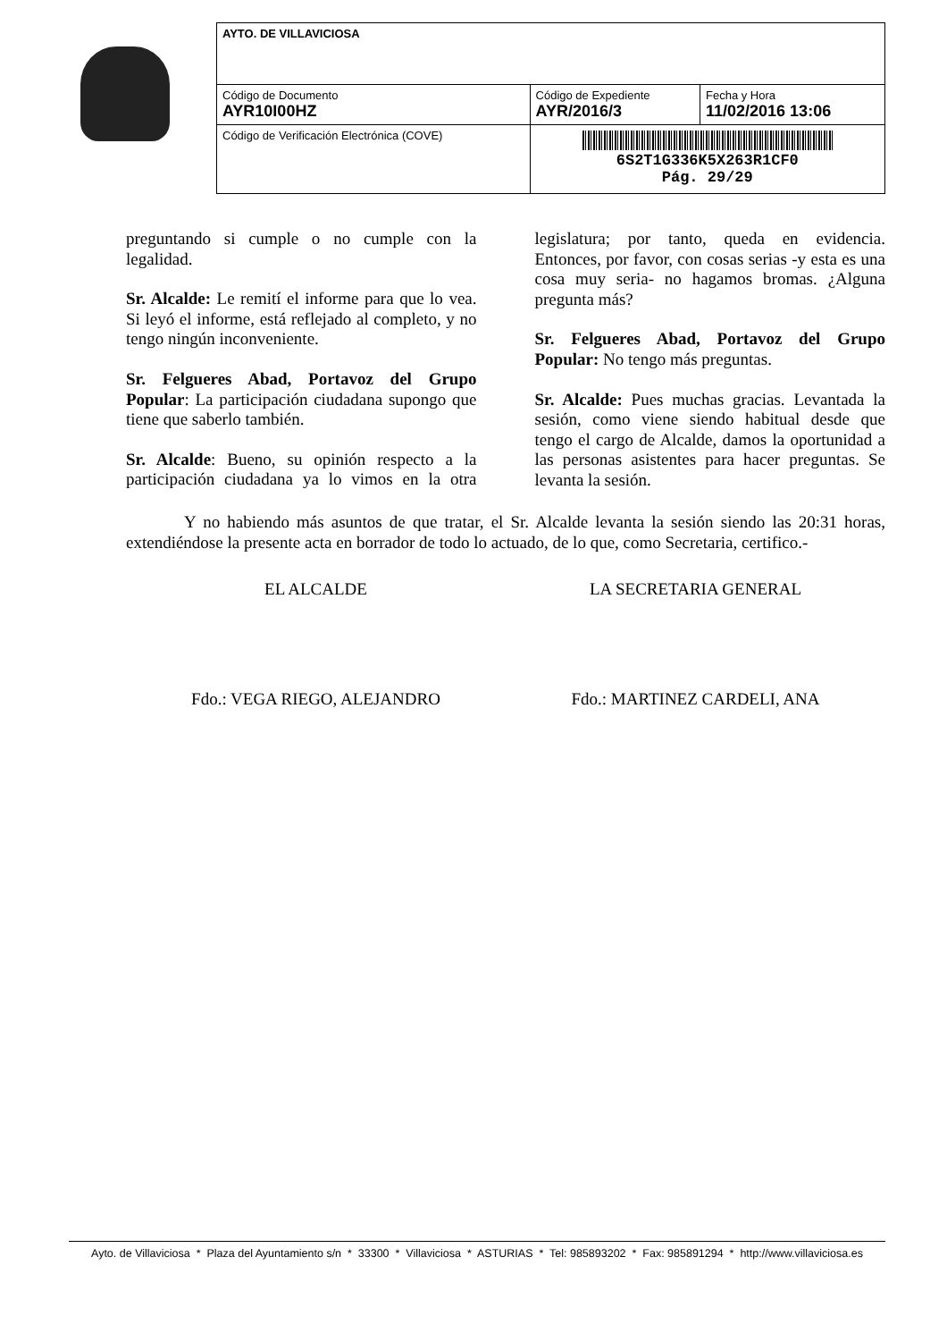| AYTO. DE VILLAVICIOSA | | |
| Código de Documento AYR10I00HZ | Código de Expediente AYR/2016/3 | Fecha y Hora 11/02/2016 13:06 |
| Código de Verificación Electrónica (COVE) | 6S2T1G336K5X263R1CF0 Pág. 29/29 | |
preguntando si cumple o no cumple con la legalidad.
Sr. Alcalde: Le remití el informe para que lo vea. Si leyó el informe, está reflejado al completo, y no tengo ningún inconveniente.
Sr. Felgueres Abad, Portavoz del Grupo Popular: La participación ciudadana supongo que tiene que saberlo también.
Sr. Alcalde: Bueno, su opinión respecto a la participación ciudadana ya lo vimos en la otra legislatura; por tanto, queda en evidencia. Entonces, por favor, con cosas serias -y esta es una cosa muy seria- no hagamos bromas. ¿Alguna pregunta más?
Sr. Felgueres Abad, Portavoz del Grupo Popular: No tengo más preguntas.
Sr. Alcalde: Pues muchas gracias. Levantada la sesión, como viene siendo habitual desde que tengo el cargo de Alcalde, damos la oportunidad a las personas asistentes para hacer preguntas. Se levanta la sesión.
Y no habiendo más asuntos de que tratar, el Sr. Alcalde levanta la sesión siendo las 20:31 horas, extendiéndose la presente acta en borrador de todo lo actuado, de lo que, como Secretaria, certifico.-
EL ALCALDE LA SECRETARIA GENERAL
Fdo.: VEGA RIEGO, ALEJANDRO Fdo.: MARTINEZ CARDELI, ANA
Ayto. de Villaviciosa * Plaza del Ayuntamiento s/n * 33300 * Villaviciosa * ASTURIAS * Tel: 985893202 * Fax: 985891294 * http://www.villaviciosa.es